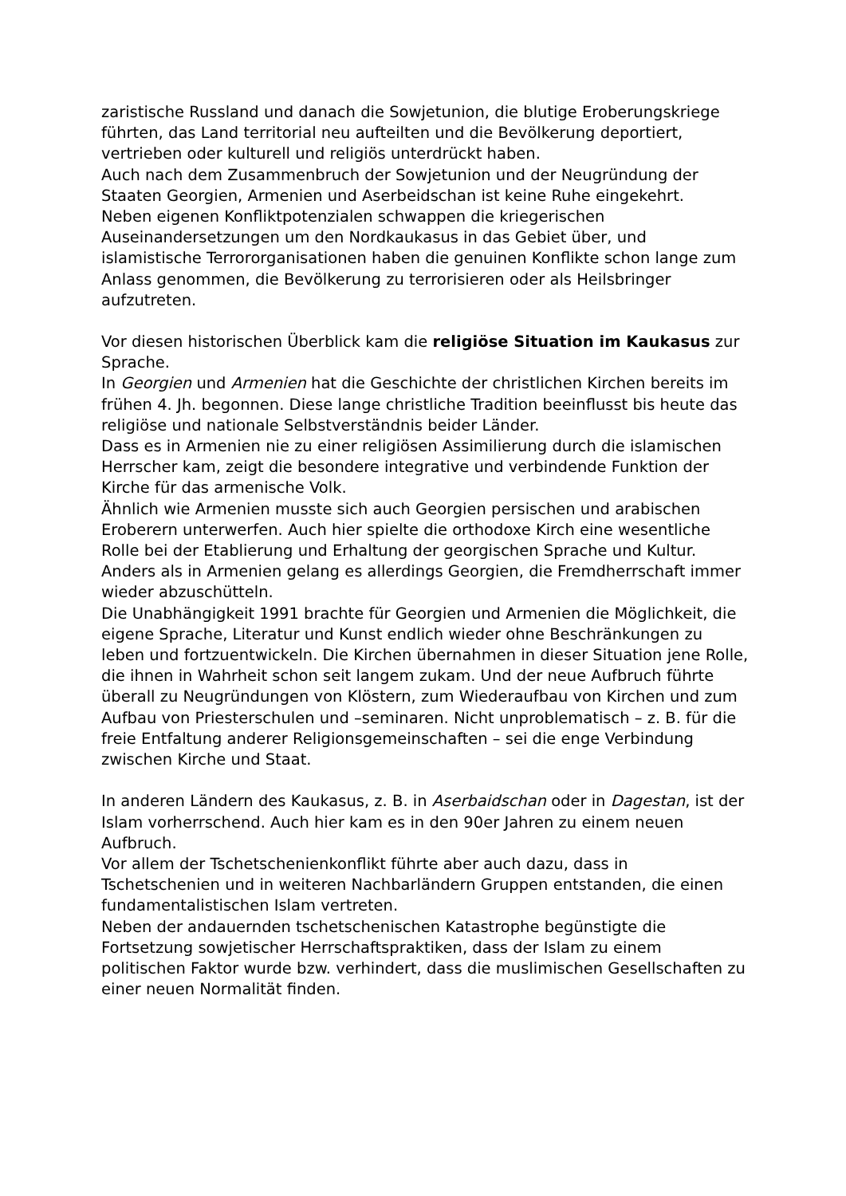zaristische Russland und danach die Sowjetunion, die blutige Eroberungskriege führten, das Land territorial neu aufteilten und die Bevölkerung deportiert, vertrieben oder kulturell und religiös unterdrückt haben.
Auch nach dem Zusammenbruch der Sowjetunion und der Neugründung der Staaten Georgien, Armenien und Aserbeidschan ist keine Ruhe eingekehrt.
Neben eigenen Konfliktpotenzialen schwappen die kriegerischen Auseinandersetzungen um den Nordkaukasus in das Gebiet über, und islamistische Terrororganisationen haben die genuinen Konflikte schon lange zum Anlass genommen, die Bevölkerung zu terrorisieren oder als Heilsbringer aufzutreten.
Vor diesen historischen Überblick kam die religiöse Situation im Kaukasus zur Sprache.
In Georgien und Armenien hat die Geschichte der christlichen Kirchen bereits im frühen 4. Jh. begonnen. Diese lange christliche Tradition beeinflusst bis heute das religiöse und nationale Selbstverständnis beider Länder.
Dass es in Armenien nie zu einer religiösen Assimilierung durch die islamischen Herrscher kam, zeigt die besondere integrative und verbindende Funktion der Kirche für das armenische Volk.
Ähnlich wie Armenien musste sich auch Georgien persischen und arabischen Eroberern unterwerfen. Auch hier spielte die orthodoxe Kirch eine wesentliche Rolle bei der Etablierung und Erhaltung der georgischen Sprache und Kultur. Anders als in Armenien gelang es allerdings Georgien, die Fremdherrschaft immer wieder abzuschütteln.
Die Unabhängigkeit 1991 brachte für Georgien und Armenien die Möglichkeit, die eigene Sprache, Literatur und Kunst endlich wieder ohne Beschränkungen zu leben und fortzuentwickeln. Die Kirchen übernahmen in dieser Situation jene Rolle, die ihnen in Wahrheit schon seit langem zukam. Und der neue Aufbruch führte überall zu Neugründungen von Klöstern, zum Wiederaufbau von Kirchen und zum Aufbau von Priesterschulen und –seminaren. Nicht unproblematisch – z. B. für die freie Entfaltung anderer Religionsgemeinschaften – sei die enge Verbindung zwischen Kirche und Staat.
In anderen Ländern des Kaukasus, z. B. in Aserbaidschan oder in Dagestan, ist der Islam vorherrschend. Auch hier kam es in den 90er Jahren zu einem neuen Aufbruch.
Vor allem der Tschetschenienkonflikt führte aber auch dazu, dass in Tschetschenien und in weiteren Nachbarländern Gruppen entstanden, die einen fundamentalistischen Islam vertreten.
Neben der andauernden tschetschenischen Katastrophe begünstigte die Fortsetzung sowjetischer Herrschaftspraktiken, dass der Islam zu einem politischen Faktor wurde bzw. verhindert, dass die muslimischen Gesellschaften zu einer neuen Normalität finden.